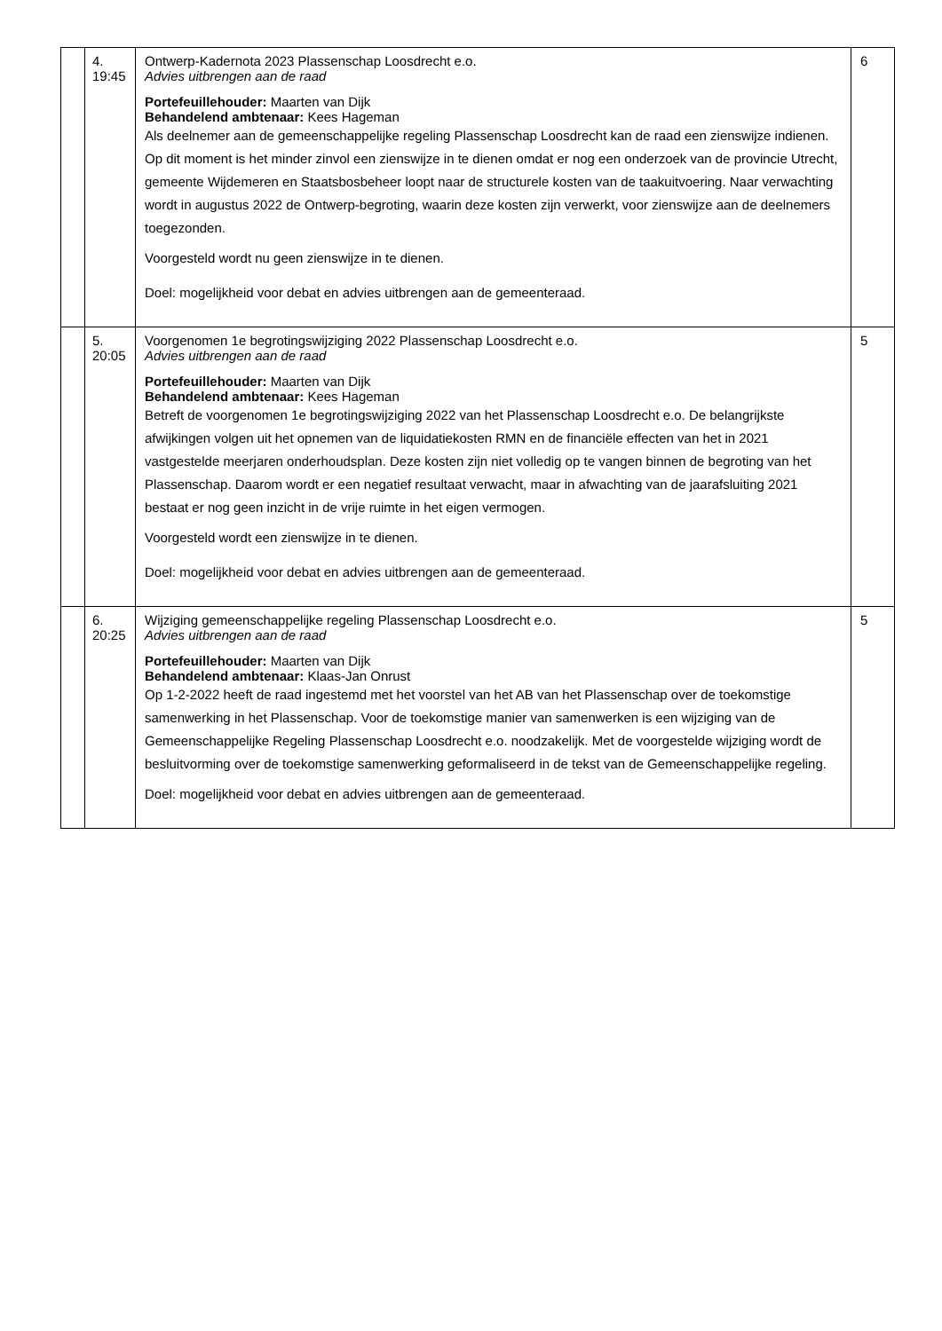| | 4. 19:45 | Ontwerp-Kadernota 2023 Plassenschap Loosdrecht e.o. Advies uitbrengen aan de raad Portefeuillehouder: Maarten van Dijk Behandelend ambtenaar: Kees Hageman Als deelnemer aan de gemeenschappelijke regeling Plassenschap Loosdrecht kan de raad een zienswijze indienen. Op dit moment is het minder zinvol een zienswijze in te dienen omdat er nog een onderzoek van de provincie Utrecht, gemeente Wijdemeren en Staatsbosbeheer loopt naar de structurele kosten van de taakuitvoering. Naar verwachting wordt in augustus 2022 de Ontwerp-begroting, waarin deze kosten zijn verwerkt, voor zienswijze aan de deelnemers toegezonden. Voorgesteld wordt nu geen zienswijze in te dienen. Doel: mogelijkheid voor debat en advies uitbrengen aan de gemeenteraad. | 6 |
| | 5. 20:05 | Voorgenomen 1e begrotingswijziging 2022 Plassenschap Loosdrecht e.o. Advies uitbrengen aan de raad Portefeuillehouder: Maarten van Dijk Behandelend ambtenaar: Kees Hageman Betreft de voorgenomen 1e begrotingswijziging 2022 van het Plassenschap Loosdrecht e.o. De belangrijkste afwijkingen volgen uit het opnemen van de liquidatiekosten RMN en de financiële effecten van het in 2021 vastgestelde meerjaren onderhoudsplan. Deze kosten zijn niet volledig op te vangen binnen de begroting van het Plassenschap. Daarom wordt er een negatief resultaat verwacht, maar in afwachting van de jaarafsluiting 2021 bestaat er nog geen inzicht in de vrije ruimte in het eigen vermogen. Voorgesteld wordt een zienswijze in te dienen. Doel: mogelijkheid voor debat en advies uitbrengen aan de gemeenteraad. | 5 |
| | 6. 20:25 | Wijziging gemeenschappelijke regeling Plassenschap Loosdrecht e.o. Advies uitbrengen aan de raad Portefeuillehouder: Maarten van Dijk Behandelend ambtenaar: Klaas-Jan Onrust Op 1-2-2022 heeft de raad ingestemd met het voorstel van het AB van het Plassenschap over de toekomstige samenwerking in het Plassenschap. Voor de toekomstige manier van samenwerken is een wijziging van de Gemeenschappelijke Regeling Plassenschap Loosdrecht e.o. noodzakelijk. Met de voorgestelde wijziging wordt de besluitvorming over de toekomstige samenwerking geformaliseerd in de tekst van de Gemeenschappelijke regeling. Doel: mogelijkheid voor debat en advies uitbrengen aan de gemeenteraad. | 5 |